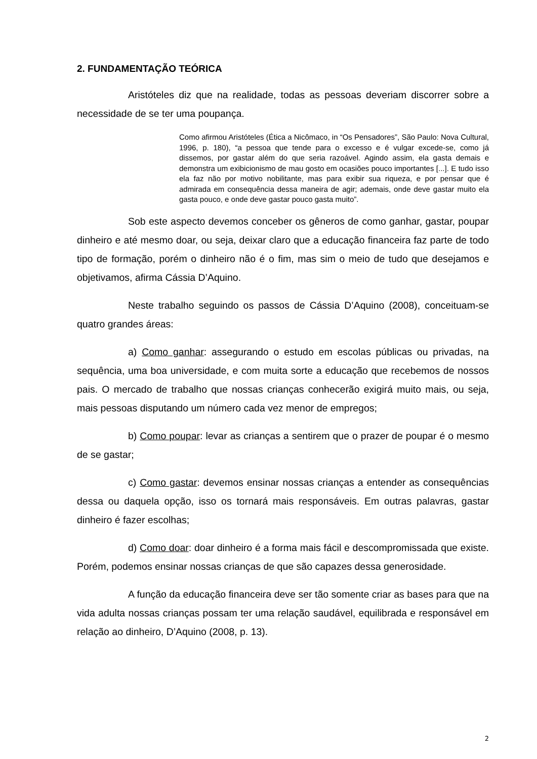2. FUNDAMENTAÇÃO TEÓRICA
Aristóteles diz que na realidade, todas as pessoas deveriam discorrer sobre a necessidade de se ter uma poupança.
Como afirmou Aristóteles (Ética a Nicômaco, in “Os Pensadores”, São Paulo: Nova Cultural, 1996, p. 180), “a pessoa que tende para o excesso e é vulgar excede-se, como já dissemos, por gastar além do que seria razoável. Agindo assim, ela gasta demais e demonstra um exibicionismo de mau gosto em ocasiões pouco importantes [...]. E tudo isso ela faz não por motivo nobilitante, mas para exibir sua riqueza, e por pensar que é admirada em consequência dessa maneira de agir; ademais, onde deve gastar muito ela gasta pouco, e onde deve gastar pouco gasta muito”.
Sob este aspecto devemos conceber os gêneros de como ganhar, gastar, poupar dinheiro e até mesmo doar, ou seja, deixar claro que a educação financeira faz parte de todo tipo de formação, porém o dinheiro não é o fim, mas sim o meio de tudo que desejamos e objetivamos, afirma Cássia D’Aquino.
Neste trabalho seguindo os passos de Cássia D’Aquino (2008), conceituam-se quatro grandes áreas:
a) Como ganhar: assegurando o estudo em escolas públicas ou privadas, na sequência, uma boa universidade, e com muita sorte a educação que recebemos de nossos pais. O mercado de trabalho que nossas crianças conhecerão exigirá muito mais, ou seja, mais pessoas disputando um número cada vez menor de empregos;
b) Como poupar: levar as crianças a sentirem que o prazer de poupar é o mesmo de se gastar;
c) Como gastar: devemos ensinar nossas crianças a entender as consequências dessa ou daquela opção, isso os tornará mais responsáveis. Em outras palavras, gastar dinheiro é fazer escolhas;
d) Como doar: doar dinheiro é a forma mais fácil e descompromissada que existe. Porém, podemos ensinar nossas crianças de que são capazes dessa generosidade.
A função da educação financeira deve ser tão somente criar as bases para que na vida adulta nossas crianças possam ter uma relação saudável, equilibrada e responsável em relação ao dinheiro, D’Aquino (2008, p. 13).
2